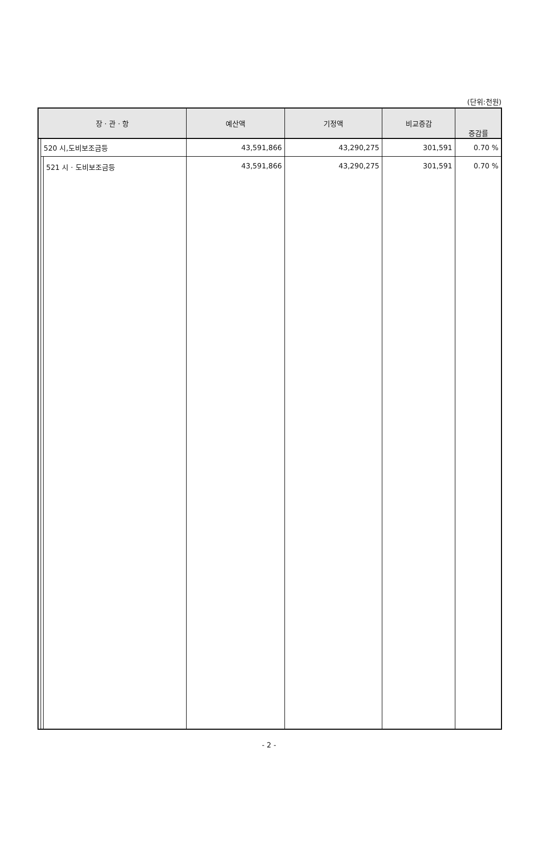(단위:천원)
| 장 · 관 · 항 | | | 예산액 | 기정액 | 비교증감 | 증감률 |
| --- | --- | --- | --- | --- | --- | --- |
| | 520 시,도비보조금등 | | 43,591,866 | 43,290,275 | 301,591 | 0.70 % |
| | | 521 시 · 도비보조금등 | 43,591,866 | 43,290,275 | 301,591 | 0.70 % |
- 2 -